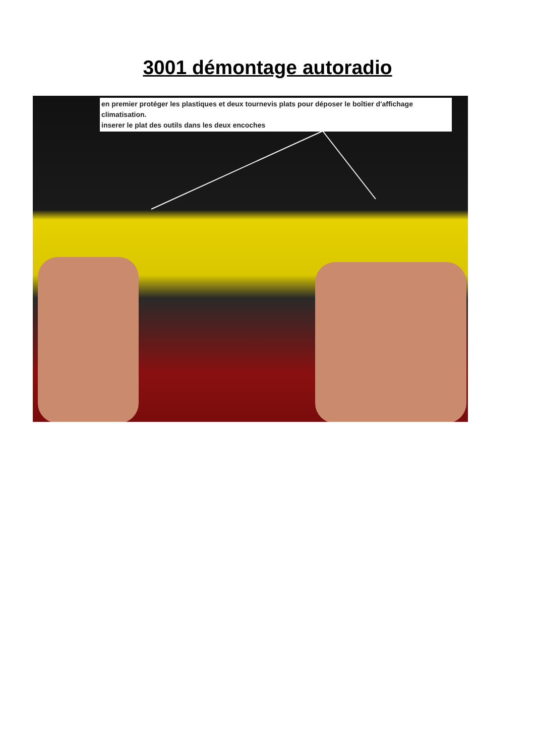3001 démontage autoradio
en premier protéger les plastiques et deux tournevis plats pour déposer le boîtier d'affichage climatisation.
inserer le plat des outils dans les deux encoches